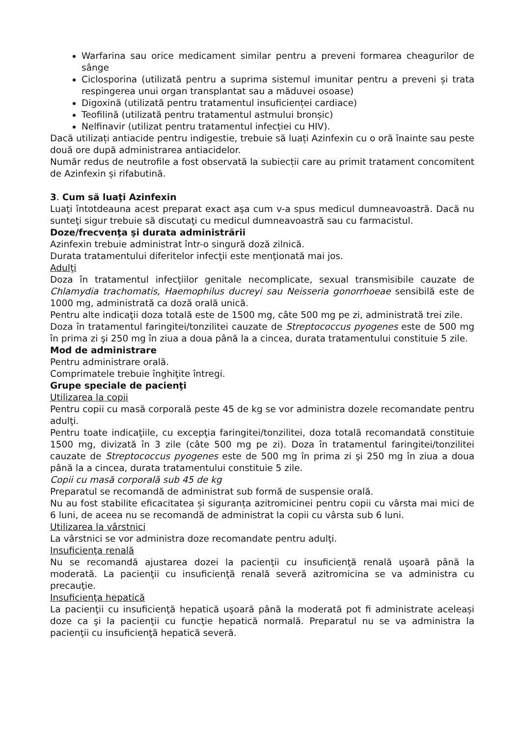Warfarina sau orice medicament similar pentru a preveni formarea cheagurilor de sânge
Ciclosporina (utilizată pentru a suprima sistemul imunitar pentru a preveni și trata respingerea unui organ transplantat sau a măduvei osoase)
Digoxină (utilizată pentru tratamentul insuficienței cardiace)
Teofilină (utilizată pentru tratamentul astmului bronșic)
Nelfinavir (utilizat pentru tratamentul infecției cu HIV).
Dacă utilizați antiacide pentru indigestie, trebuie să luați Azinfexin cu o oră înainte sau peste două ore după administrarea antiacidelor.
Număr redus de neutrofile a fost observată la subiecții care au primit tratament concomitent de Azinfexin și rifabutină.
3. Cum să luaţi Azinfexin
Luaţi întotdeauna acest preparat exact aşa cum v-a spus medicul dumneavoastră. Dacă nu sunteţi sigur trebuie să discutaţi cu medicul dumneavoastră sau cu farmacistul.
Doze/frecvenţa şi durata administrării
Azinfexin trebuie administrat într-o singură doză zilnică.
Durata tratamentului diferitelor infecţii este menţionată mai jos.
Adulţi
Doza în tratamentul infecţiilor genitale necomplicate, sexual transmisibile cauzate de Chlamydia trachomatis, Haemophilus ducreyi sau Neisseria gonorrhoeae sensibilă este de 1000 mg, administrată ca doză orală unică.
Pentru alte indicaţii doza totală este de 1500 mg, câte 500 mg pe zi, administrată trei zile.
Doza în tratamentul faringitei/tonzilitei cauzate de Streptococcus pyogenes este de 500 mg în prima zi şi 250 mg în ziua a doua până la a cincea, durata tratamentului constituie 5 zile.
Mod de administrare
Pentru administrare orală.
Comprimatele trebuie înghiţite întregi.
Grupe speciale de pacienţi
Utilizarea la copii
Pentru copii cu masă corporală peste 45 de kg se vor administra dozele recomandate pentru adulţi.
Pentru toate indicaţiile, cu excepţia faringitei/tonzilitei, doza totală recomandată constituie 1500 mg, divizată în 3 zile (câte 500 mg pe zi). Doza în tratamentul faringitei/tonzilitei cauzate de Streptococcus pyogenes este de 500 mg în prima zi şi 250 mg în ziua a doua până la a cincea, durata tratamentului constituie 5 zile.
Copii cu masă corporală sub 45 de kg
Preparatul se recomandă de administrat sub formă de suspensie orală.
Nu au fost stabilite eficacitatea și siguranța azitromicinei pentru copii cu vârsta mai mici de 6 luni, de aceea nu se recomandă de administrat la copii cu vârsta sub 6 luni.
Utilizarea la vârstnici
La vârstnici se vor administra doze recomandate pentru adulţi.
Insuficienţa renală
Nu se recomandă ajustarea dozei la pacienţii cu insuficienţă renală uşoară până la moderată. La pacienţii cu insuficienţă renală severă azitromicina se va administra cu precauţie.
Insuficienţa hepatică
La pacienţii cu insuficienţă hepatică uşoară până la moderată pot fi administrate aceleași doze ca şi la pacienţii cu funcţie hepatică normală. Preparatul nu se va administra la pacienţii cu insuficienţă hepatică severă.